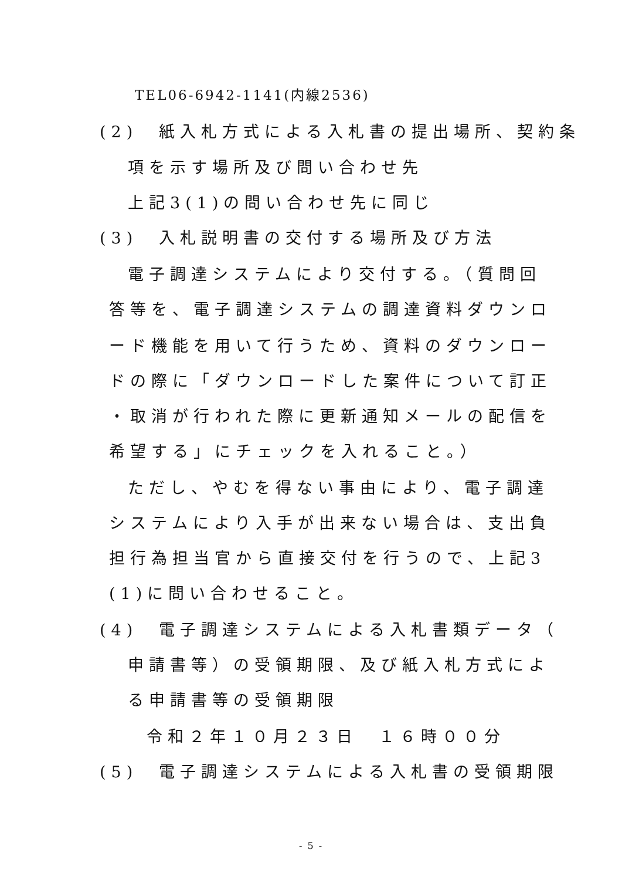TEL06-6942-1141(内線2536)
(2)　紙入札方式による入札書の提出場所、契約条
項を示す場所及び問い合わせ先
上記3(1)の問い合わせ先に同じ
(3)　入札説明書の交付する場所及び方法
電子調達システムにより交付する。（質問回
答等を、電子調達システムの調達資料ダウンロ
ード機能を用いて行うため、資料のダウンロー
ドの際に「ダウンロードした案件について訂正
・取消が行われた際に更新通知メールの配信を
希望する」にチェックを入れること。）
ただし、やむを得ない事由により、電子調達
システムにより入手が出来ない場合は、支出負
担行為担当官から直接交付を行うので、上記3
(1)に問い合わせること。
(4)　電子調達システムによる入札書類データ（
申請書等）の受領期限、及び紙入札方式によ
る申請書等の受領期限
令和２年１０月２３日　１６時００分
(5)　電子調達システムによる入札書の受領期限
- 5 -